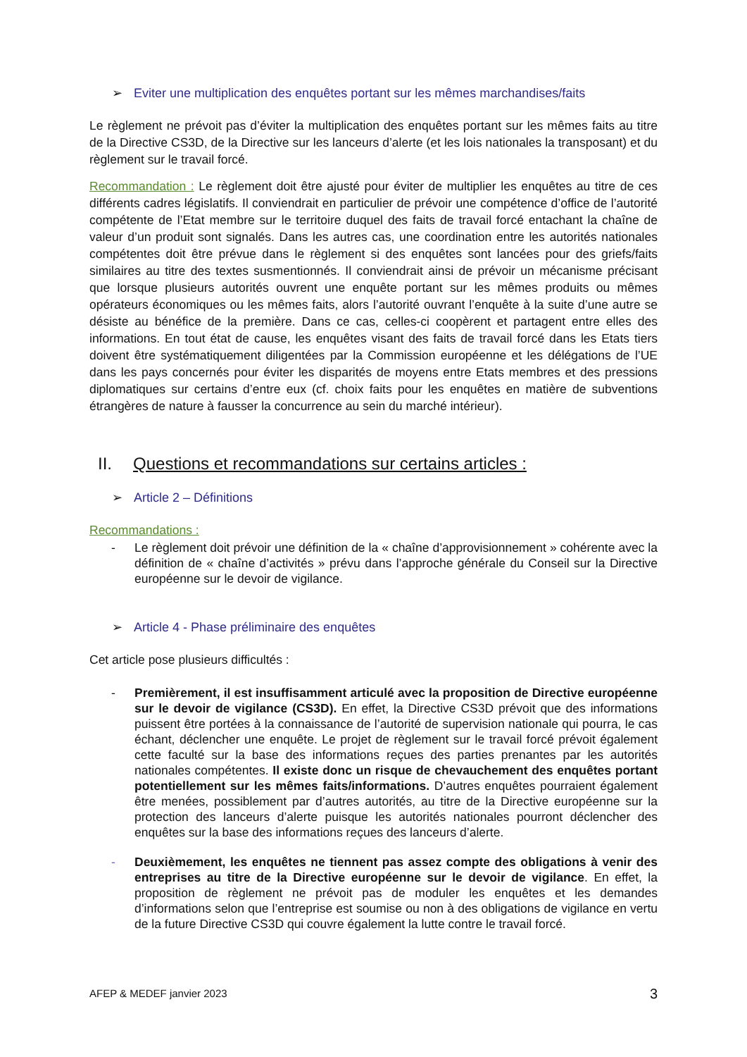➢ Eviter une multiplication des enquêtes portant sur les mêmes marchandises/faits
Le règlement ne prévoit pas d’éviter la multiplication des enquêtes portant sur les mêmes faits au titre de la Directive CS3D, de la Directive sur les lanceurs d’alerte (et les lois nationales la transposant) et du règlement sur le travail forcé.
Recommandation : Le règlement doit être ajusté pour éviter de multiplier les enquêtes au titre de ces différents cadres législatifs. Il conviendrait en particulier de prévoir une compétence d’office de l’autorité compétente de l’Etat membre sur le territoire duquel des faits de travail forcé entachant la chaîne de valeur d’un produit sont signalés. Dans les autres cas, une coordination entre les autorités nationales compétentes doit être prévue dans le règlement si des enquêtes sont lancées pour des griefs/faits similaires au titre des textes susmentionnés. Il conviendrait ainsi de prévoir un mécanisme précisant que lorsque plusieurs autorités ouvrent une enquête portant sur les mêmes produits ou mêmes opérateurs économiques ou les mêmes faits, alors l’autorité ouvrant l’enquête à la suite d’une autre se désiste au bénéfice de la première. Dans ce cas, celles-ci coopèrent et partagent entre elles des informations. En tout état de cause, les enquêtes visant des faits de travail forcé dans les Etats tiers doivent être systématiquement diligentées par la Commission européenne et les délégations de l’UE dans les pays concernés pour éviter les disparités de moyens entre Etats membres et des pressions diplomatiques sur certains d’entre eux (cf. choix faits pour les enquêtes en matière de subventions étrangères de nature à fausser la concurrence au sein du marché intérieur).
II. Questions et recommandations sur certains articles :
➢ Article 2 – Définitions
Recommandations :
- Le règlement doit prévoir une définition de la « chaîne d’approvisionnement » cohérente avec la définition de « chaîne d’activités » prévu dans l’approche générale du Conseil sur la Directive européenne sur le devoir de vigilance.
➢ Article 4 - Phase préliminaire des enquêtes
Cet article pose plusieurs difficultés :
- Premièrement, il est insuffisamment articulé avec la proposition de Directive européenne sur le devoir de vigilance (CS3D). En effet, la Directive CS3D prévoit que des informations puissent être portées à la connaissance de l’autorité de supervision nationale qui pourra, le cas échant, déclencher une enquête. Le projet de règlement sur le travail forcé prévoit également cette faculté sur la base des informations reçues des parties prenantes par les autorités nationales compétentes. Il existe donc un risque de chevauchement des enquêtes portant potentiellement sur les mêmes faits/informations. D’autres enquêtes pourraient également être menées, possiblement par d’autres autorités, au titre de la Directive européenne sur la protection des lanceurs d’alerte puisque les autorités nationales pourront déclencher des enquêtes sur la base des informations reçues des lanceurs d’alerte.
- Deuxièmement, les enquêtes ne tiennent pas assez compte des obligations à venir des entreprises au titre de la Directive européenne sur le devoir de vigilance. En effet, la proposition de règlement ne prévoit pas de moduler les enquêtes et les demandes d’informations selon que l’entreprise est soumise ou non à des obligations de vigilance en vertu de la future Directive CS3D qui couvre également la lutte contre le travail forcé.
AFEP & MEDEF janvier 2023 3